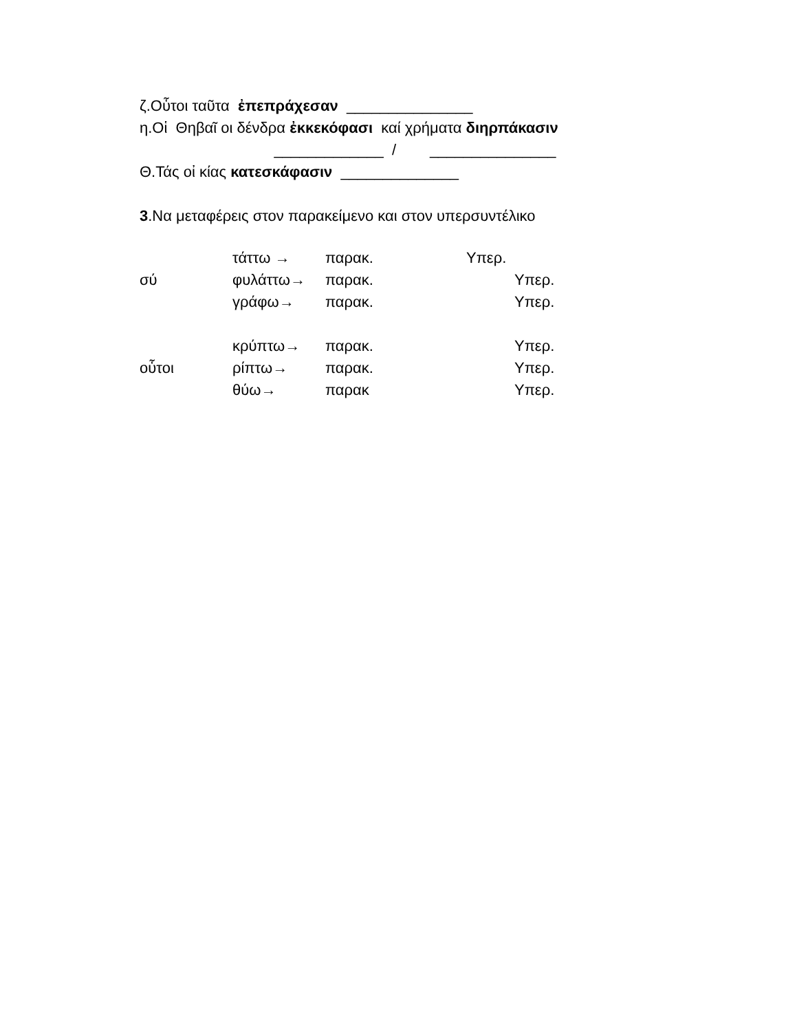ζ.Οὗτοι ταῦτα ἐπεπράχεσαν _______________
η.Οἱ Θηβαῖ οι δένδρα ἐκκεκόφασι καί χρήματα διηρπάκασιν
_____________ / _______________
Θ.Τάς οἰ κίας κατεσκάφασιν ______________
3.Να μεταφέρεις στον παρακείμενο και στον υπερσυντέλικο
| | τάττω → | παρακ. | Υπερ. |
| σύ | φυλάττω→ | παρακ. | Υπερ. |
| | γράφω→ | παρακ. | Υπερ. |
| | κρύπτω→ | παρακ. | Υπερ. |
| οὗτοι | ρίπτω→ | παρακ. | Υπερ. |
| | θύω→ | παρακ | Υπερ. |